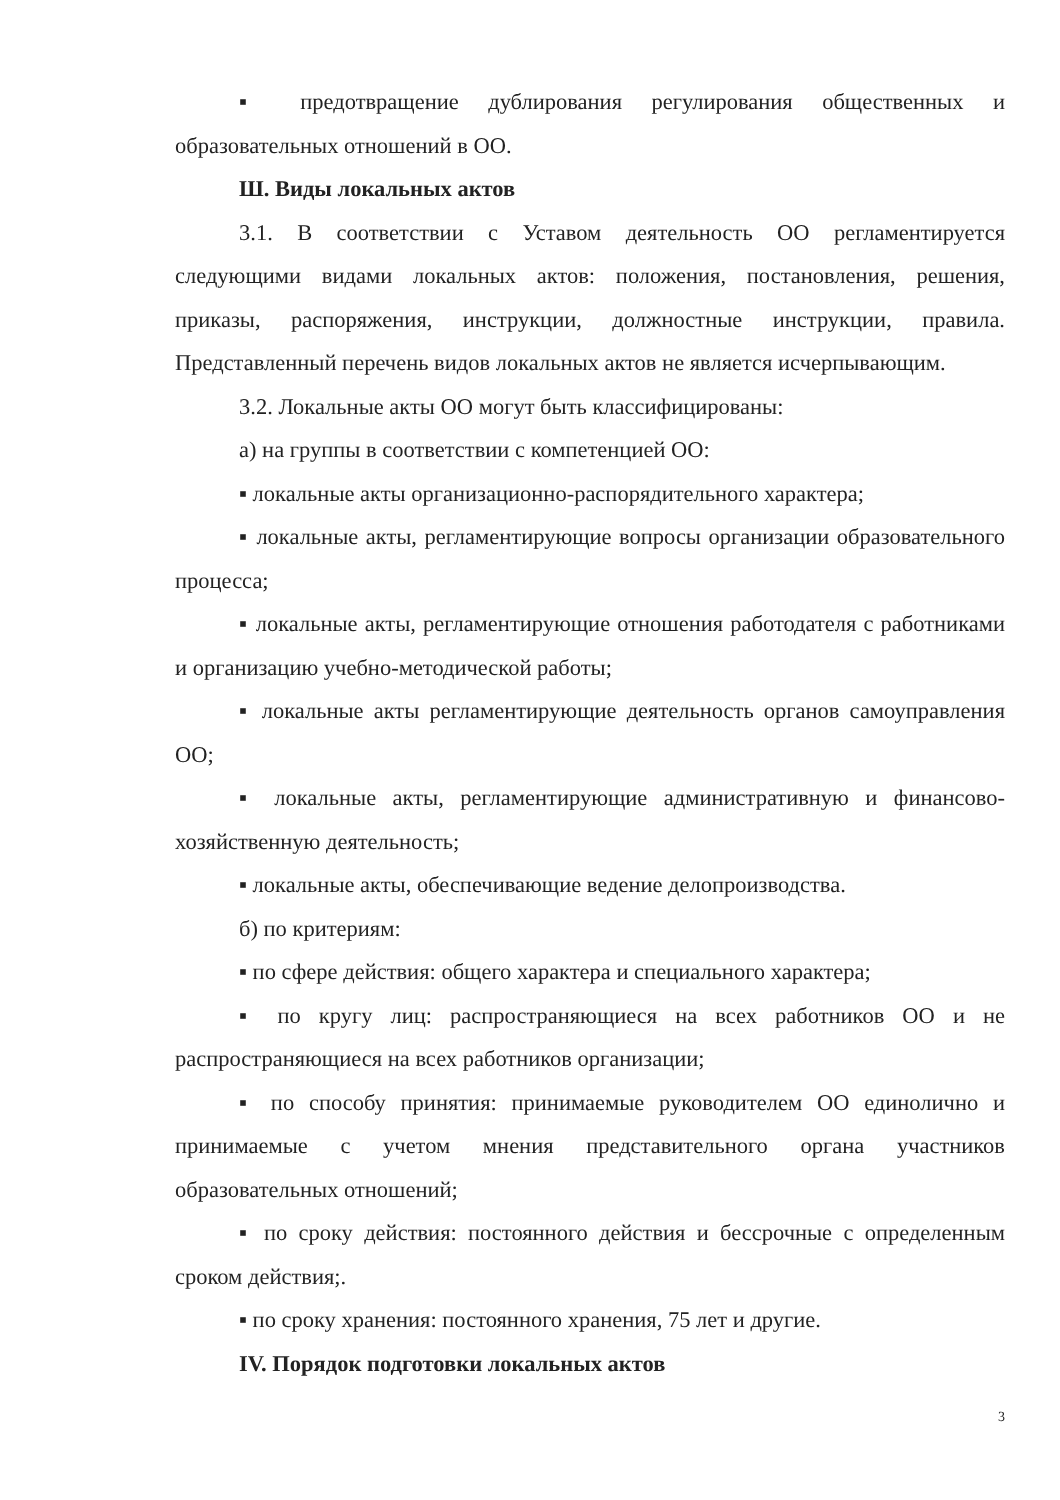▪ предотвращение дублирования регулирования общественных и образовательных отношений в ОО.
Ш. Виды локальных актов
3.1. В соответствии с Уставом деятельность ОО регламентируется следующими видами локальных актов: положения, постановления, решения, приказы, распоряжения, инструкции, должностные инструкции, правила. Представленный перечень видов локальных актов не является исчерпывающим.
3.2. Локальные акты ОО могут быть классифицированы:
а) на группы в соответствии с компетенцией ОО:
▪ локальные акты организационно-распорядительного характера;
▪ локальные акты, регламентирующие вопросы организации образовательного процесса;
▪ локальные акты, регламентирующие отношения работодателя с работниками и организацию учебно-методической работы;
▪ локальные акты регламентирующие деятельность органов самоуправления ОО;
▪ локальные акты, регламентирующие административную и финансово-хозяйственную деятельность;
▪ локальные акты, обеспечивающие ведение делопроизводства.
б) по критериям:
▪ по сфере действия: общего характера и специального характера;
▪ по кругу лиц: распространяющиеся на всех работников ОО и не распространяющиеся на всех работников организации;
▪ по способу принятия: принимаемые руководителем ОО единолично и принимаемые с учетом мнения представительного органа участников образовательных отношений;
▪ по сроку действия: постоянного действия и бессрочные с определенным сроком действия;.
▪ по сроку хранения: постоянного хранения, 75 лет и другие.
IV. Порядок подготовки локальных актов
3